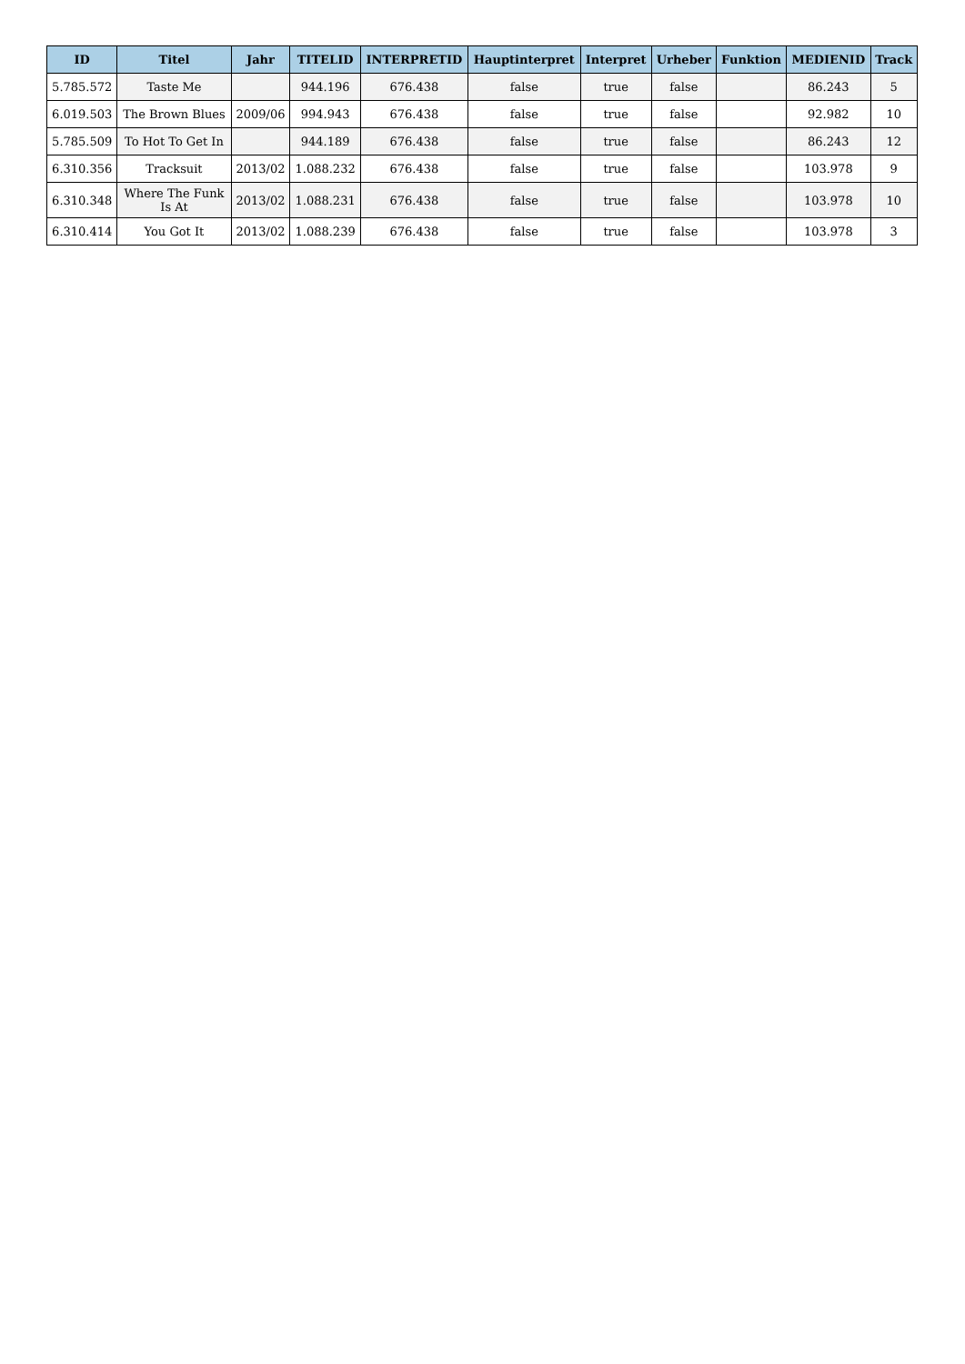| ID | Titel | Jahr | TITELID | INTERPRETID | Hauptinterpret | Interpret | Urheber | Funktion | MEDIENID | Track |
| --- | --- | --- | --- | --- | --- | --- | --- | --- | --- | --- |
| 5.785.572 | Taste Me | | 944.196 | 676.438 | false | true | false | | 86.243 | 5 |
| 6.019.503 | The Brown Blues | 2009/06 | 994.943 | 676.438 | false | true | false | | 92.982 | 10 |
| 5.785.509 | To Hot To Get In | | 944.189 | 676.438 | false | true | false | | 86.243 | 12 |
| 6.310.356 | Tracksuit | 2013/02 | 1.088.232 | 676.438 | false | true | false | | 103.978 | 9 |
| 6.310.348 | Where The Funk Is At | 2013/02 | 1.088.231 | 676.438 | false | true | false | | 103.978 | 10 |
| 6.310.414 | You Got It | 2013/02 | 1.088.239 | 676.438 | false | true | false | | 103.978 | 3 |